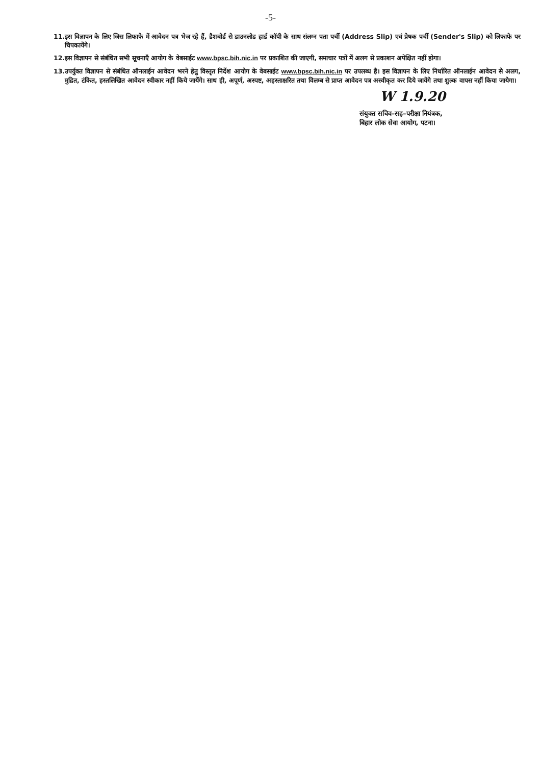-5-
11. इस विज्ञापन के लिए जिस लिफाफे में आवेदन पत्र भेज रहे हैं, डैशबोर्ड से डाउनलोड हार्ड कॉपी के साथ संलग्न पता पर्ची (Address Slip) एवं प्रेषक पर्ची (Sender's Slip) को लिफाफे पर चिपकायेंगे।
12. इस विज्ञापन से संबंधित सभी सूचनाएँ आयोग के वेबसाईट www.bpsc.bih.nic.in पर प्रकाशित की जाएगी, समाचार पत्रों में अलग से प्रकाशन अपेक्षित नहीं होगा।
13. उपर्युक्त विज्ञापन से संबंधित ऑनलाईन आवेदन भरने हेतु विस्तृत निर्देश आयोग के वेबसाईट www.bpsc.bih.nic.in पर उपलब्ध है। इस विज्ञापन के लिए निर्धारित ऑनलाईन आवेदन से अलग, मुद्रित, टंकित, हस्तलिखित आवेदन स्वीकार नहीं किये जायेंगे। साथ ही, अपूर्ण, अस्पष्ट, अहस्ताक्षरित तथा विलम्ब से प्राप्त आवेदन पत्र अस्वीकृत कर दिये जायेंगे तथा शुल्क वापस नहीं किया जायेगा।
W 1.9.20
संयुक्त सचिव–सह–परीक्षा नियंत्रक,
बिहार लोक सेवा आयोग, पटना।